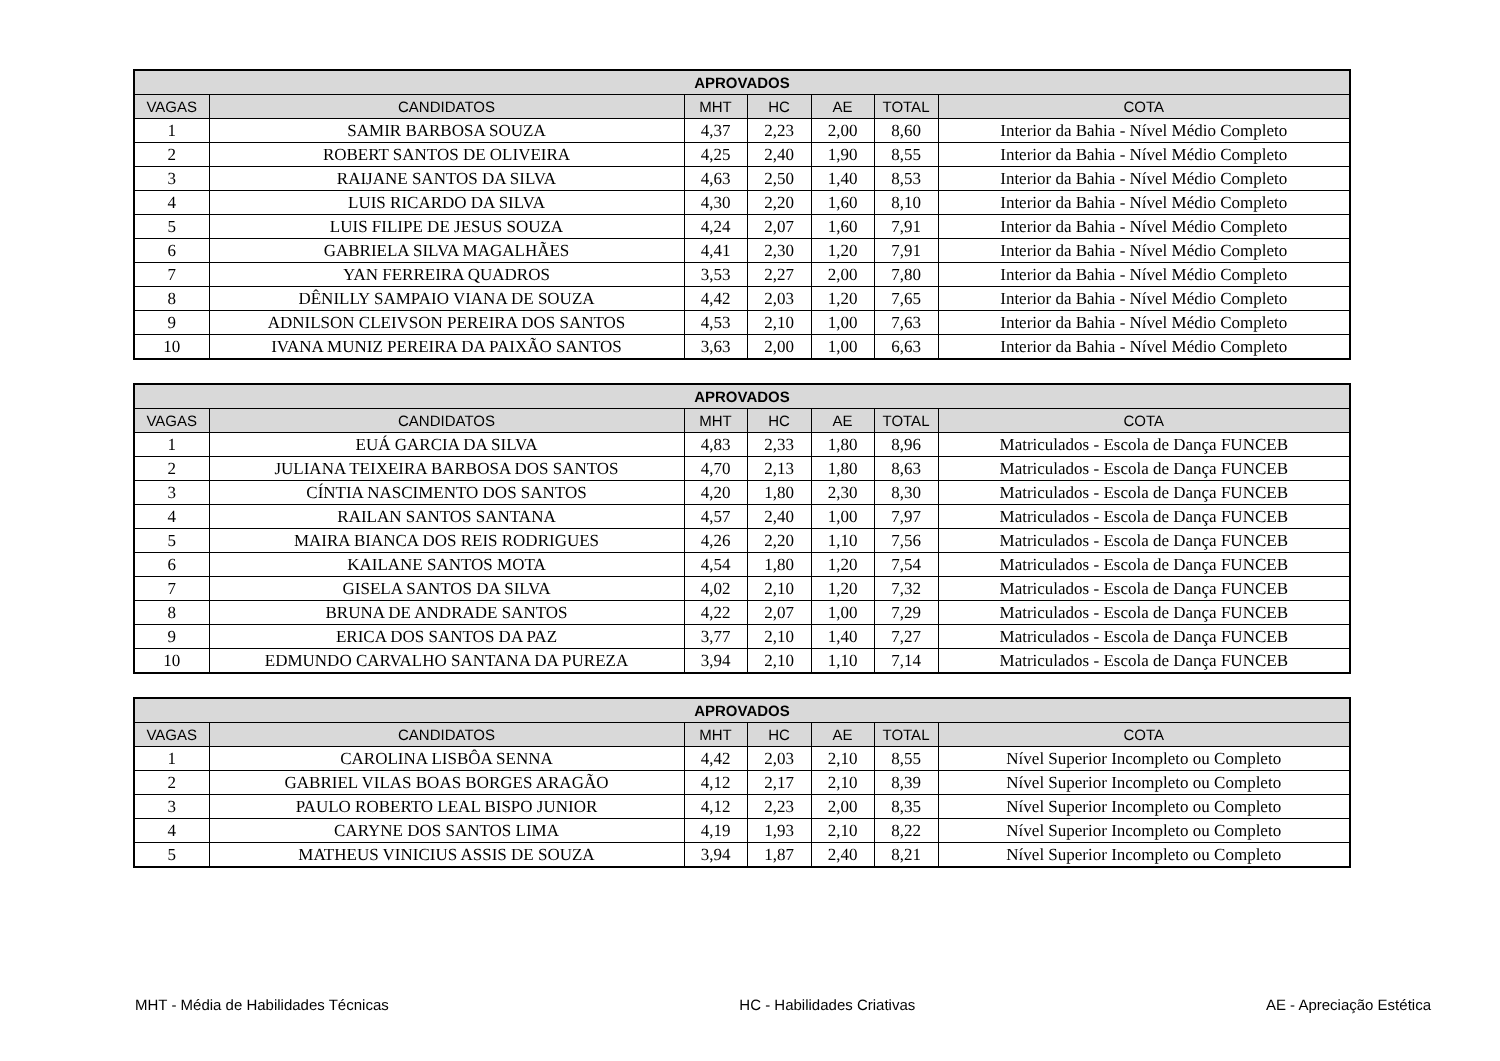| APROVADOS | | | | | | |
| --- | --- | --- | --- | --- | --- | --- |
| VAGAS | CANDIDATOS | MHT | HC | AE | TOTAL | COTA |
| 1 | SAMIR BARBOSA SOUZA | 4,37 | 2,23 | 2,00 | 8,60 | Interior da Bahia - Nível Médio Completo |
| 2 | ROBERT SANTOS DE OLIVEIRA | 4,25 | 2,40 | 1,90 | 8,55 | Interior da Bahia - Nível Médio Completo |
| 3 | RAIJANE SANTOS DA SILVA | 4,63 | 2,50 | 1,40 | 8,53 | Interior da Bahia - Nível Médio Completo |
| 4 | LUIS RICARDO DA SILVA | 4,30 | 2,20 | 1,60 | 8,10 | Interior da Bahia - Nível Médio Completo |
| 5 | LUIS FILIPE DE JESUS SOUZA | 4,24 | 2,07 | 1,60 | 7,91 | Interior da Bahia - Nível Médio Completo |
| 6 | GABRIELA SILVA MAGALHÃES | 4,41 | 2,30 | 1,20 | 7,91 | Interior da Bahia - Nível Médio Completo |
| 7 | YAN FERREIRA QUADROS | 3,53 | 2,27 | 2,00 | 7,80 | Interior da Bahia - Nível Médio Completo |
| 8 | DÊNILLY SAMPAIO VIANA DE SOUZA | 4,42 | 2,03 | 1,20 | 7,65 | Interior da Bahia - Nível Médio Completo |
| 9 | ADNILSON CLEIVSON PEREIRA DOS SANTOS | 4,53 | 2,10 | 1,00 | 7,63 | Interior da Bahia - Nível Médio Completo |
| 10 | IVANA MUNIZ PEREIRA DA PAIXÃO SANTOS | 3,63 | 2,00 | 1,00 | 6,63 | Interior da Bahia - Nível Médio Completo |
| APROVADOS | | | | | | |
| --- | --- | --- | --- | --- | --- | --- |
| VAGAS | CANDIDATOS | MHT | HC | AE | TOTAL | COTA |
| 1 | EUÁ GARCIA DA SILVA | 4,83 | 2,33 | 1,80 | 8,96 | Matriculados - Escola de Dança FUNCEB |
| 2 | JULIANA TEIXEIRA BARBOSA DOS SANTOS | 4,70 | 2,13 | 1,80 | 8,63 | Matriculados - Escola de Dança FUNCEB |
| 3 | CÍNTIA NASCIMENTO DOS SANTOS | 4,20 | 1,80 | 2,30 | 8,30 | Matriculados - Escola de Dança FUNCEB |
| 4 | RAILAN SANTOS SANTANA | 4,57 | 2,40 | 1,00 | 7,97 | Matriculados - Escola de Dança FUNCEB |
| 5 | MAIRA BIANCA DOS REIS RODRIGUES | 4,26 | 2,20 | 1,10 | 7,56 | Matriculados - Escola de Dança FUNCEB |
| 6 | KAILANE SANTOS MOTA | 4,54 | 1,80 | 1,20 | 7,54 | Matriculados - Escola de Dança FUNCEB |
| 7 | GISELA SANTOS DA SILVA | 4,02 | 2,10 | 1,20 | 7,32 | Matriculados - Escola de Dança FUNCEB |
| 8 | BRUNA DE ANDRADE SANTOS | 4,22 | 2,07 | 1,00 | 7,29 | Matriculados - Escola de Dança FUNCEB |
| 9 | ERICA DOS SANTOS DA PAZ | 3,77 | 2,10 | 1,40 | 7,27 | Matriculados - Escola de Dança FUNCEB |
| 10 | EDMUNDO CARVALHO SANTANA DA PUREZA | 3,94 | 2,10 | 1,10 | 7,14 | Matriculados - Escola de Dança FUNCEB |
| APROVADOS | | | | | | |
| --- | --- | --- | --- | --- | --- | --- |
| VAGAS | CANDIDATOS | MHT | HC | AE | TOTAL | COTA |
| 1 | CAROLINA LISBÔA SENNA | 4,42 | 2,03 | 2,10 | 8,55 | Nível Superior Incompleto ou Completo |
| 2 | GABRIEL VILAS BOAS BORGES ARAGÃO | 4,12 | 2,17 | 2,10 | 8,39 | Nível Superior Incompleto ou Completo |
| 3 | PAULO ROBERTO LEAL BISPO JUNIOR | 4,12 | 2,23 | 2,00 | 8,35 | Nível Superior Incompleto ou Completo |
| 4 | CARYNE DOS SANTOS LIMA | 4,19 | 1,93 | 2,10 | 8,22 | Nível Superior Incompleto ou Completo |
| 5 | MATHEUS VINICIUS ASSIS DE SOUZA | 3,94 | 1,87 | 2,40 | 8,21 | Nível Superior Incompleto ou Completo |
MHT - Média de Habilidades Técnicas HC - Habilidades Criativas AE - Apreciação Estética